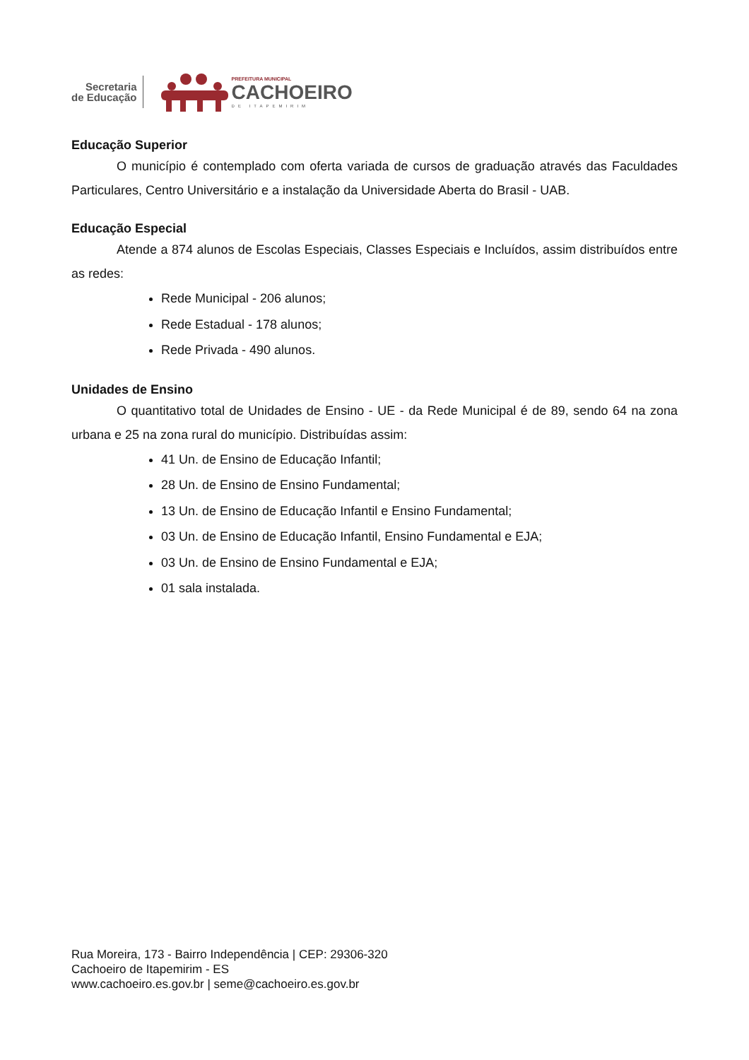Secretaria
de Educação
PREFEITURA MUNICIPAL
CACHOEIRO
DE ITAPEMIRIM
Educação Superior
O município é contemplado com oferta variada de cursos de graduação através das Faculdades Particulares, Centro Universitário e a instalação da Universidade Aberta do Brasil - UAB.
Educação Especial
Atende a 874 alunos de Escolas Especiais, Classes Especiais e Incluídos, assim distribuídos entre as redes:
Rede Municipal - 206 alunos;
Rede Estadual - 178 alunos;
Rede Privada - 490 alunos.
Unidades de Ensino
O quantitativo total de Unidades de Ensino - UE - da Rede Municipal é de 89, sendo 64 na zona urbana e 25 na zona rural do município. Distribuídas assim:
41 Un. de Ensino de Educação Infantil;
28 Un. de Ensino de Ensino Fundamental;
13 Un. de Ensino de Educação Infantil e Ensino Fundamental;
03 Un. de Ensino de Educação Infantil, Ensino Fundamental e EJA;
03 Un. de Ensino de Ensino Fundamental e EJA;
01 sala instalada.
Rua Moreira, 173 - Bairro Independência | CEP: 29306-320
Cachoeiro de Itapemirim - ES
www.cachoeiro.es.gov.br | seme@cachoeiro.es.gov.br